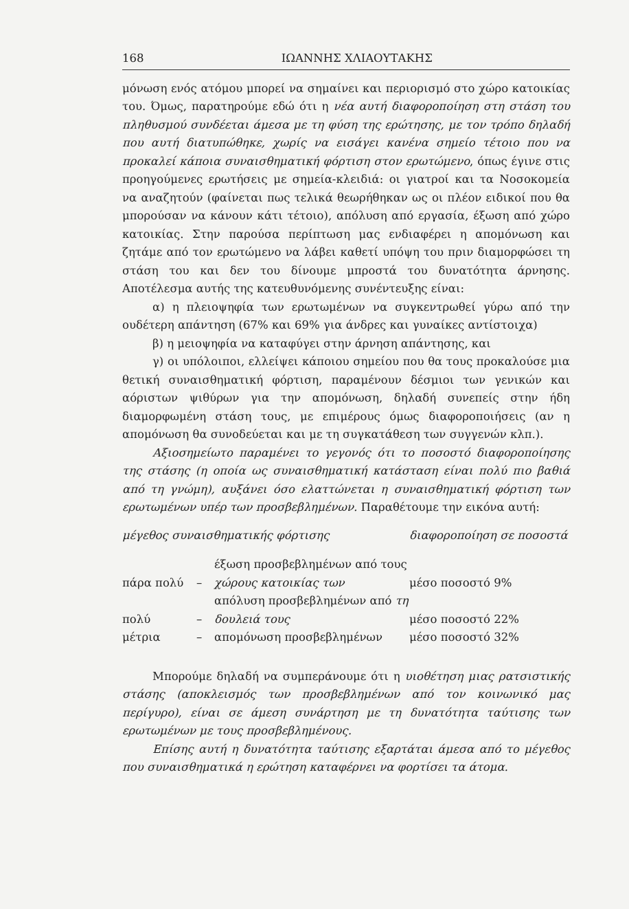168 ΙΩΑΝΝΗΣ ΧΛΙΑΟΥΤΑΚΗΣ
μόνωση ενός ατόμου μπορεί να σημαίνει και περιορισμό στο χώρο κατοικίας του. Όμως, παρατηρούμε εδώ ότι η νέα αυτή διαφοροποίηση στη στάση του πληθυσμού συνδέεται άμεσα με τη φύση της ερώτησης, με τον τρόπο δηλαδή που αυτή διατυπώθηκε, χωρίς να εισάγει κανένα σημείο τέτοιο που να προκαλεί κάποια συναισθηματική φόρτιση στον ερωτώμενο, όπως έγινε στις προηγούμενες ερωτήσεις με σημεία-κλειδιά: οι γιατροί και τα Νοσοκομεία να αναζητούν (φαίνεται πως τελικά θεωρήθηκαν ως οι πλέον ειδικοί που θα μπορούσαν να κάνουν κάτι τέτοιο), απόλυση από εργασία, έξωση από χώρο κατοικίας. Στην παρούσα περίπτωση μας ενδιαφέρει η απομόνωση και ζητάμε από τον ερωτώμενο να λάβει καθετί υπόψη του πριν διαμορφώσει τη στάση του και δεν του δίνουμε μπροστά του δυνατότητα άρνησης. Αποτέλεσμα αυτής της κατευθυνόμενης συνέντευξης είναι:
α) η πλειοψηφία των ερωτωμένων να συγκεντρωθεί γύρω από την ουδέτερη απάντηση (67% και 69% για άνδρες και γυναίκες αντίστοιχα)
β) η μειοψηφία να καταφύγει στην άρνηση απάντησης, και
γ) οι υπόλοιποι, ελλείψει κάποιου σημείου που θα τους προκαλούσε μια θετική συναισθηματική φόρτιση, παραμένουν δέσμιοι των γενικών και αόριστων ψιθύρων για την απομόνωση, δηλαδή συνεπείς στην ήδη διαμορφωμένη στάση τους, με επιμέρους όμως διαφοροποιήσεις (αν η απομόνωση θα συνοδεύεται και με τη συγκατάθεση των συγγενών κλπ.).
Αξιοσημείωτο παραμένει το γεγονός ότι το ποσοστό διαφοροποίησης της στάσης (η οποία ως συναισθηματική κατάσταση είναι πολύ πιο βαθιά από τη γνώμη), αυξάνει όσο ελαττώνεται η συναισθηματική φόρτιση των ερωτωμένων υπέρ των προσβεβλημένων. Παραθέτουμε την εικόνα αυτή:
| μέγεθος συναισθηματικής φόρτισης | | | διαφοροποίηση σε ποσοστά |
| --- | --- | --- | --- |
| πάρα πολύ | – | έξωση προσβεβλημένων από τους χώρους κατοικίας των | μέσο ποσοστό 9% |
| πολύ | – | απόλυση προσβεβλημένων από τη δουλειά τους | μέσο ποσοστό 22% |
| μέτρια | – | απομόνωση προσβεβλημένων | μέσο ποσοστό 32% |
Μπορούμε δηλαδή να συμπεράνουμε ότι η υιοθέτηση μιας ρατσιστικής στάσης (αποκλεισμός των προσβεβλημένων από τον κοινωνικό μας περίγυρο), είναι σε άμεση συνάρτηση με τη δυνατότητα ταύτισης των ερωτωμένων με τους προσβεβλημένους.
Επίσης αυτή η δυνατότητα ταύτισης εξαρτάται άμεσα από το μέγεθος που συναισθηματικά η ερώτηση καταφέρνει να φορτίσει τα άτομα.